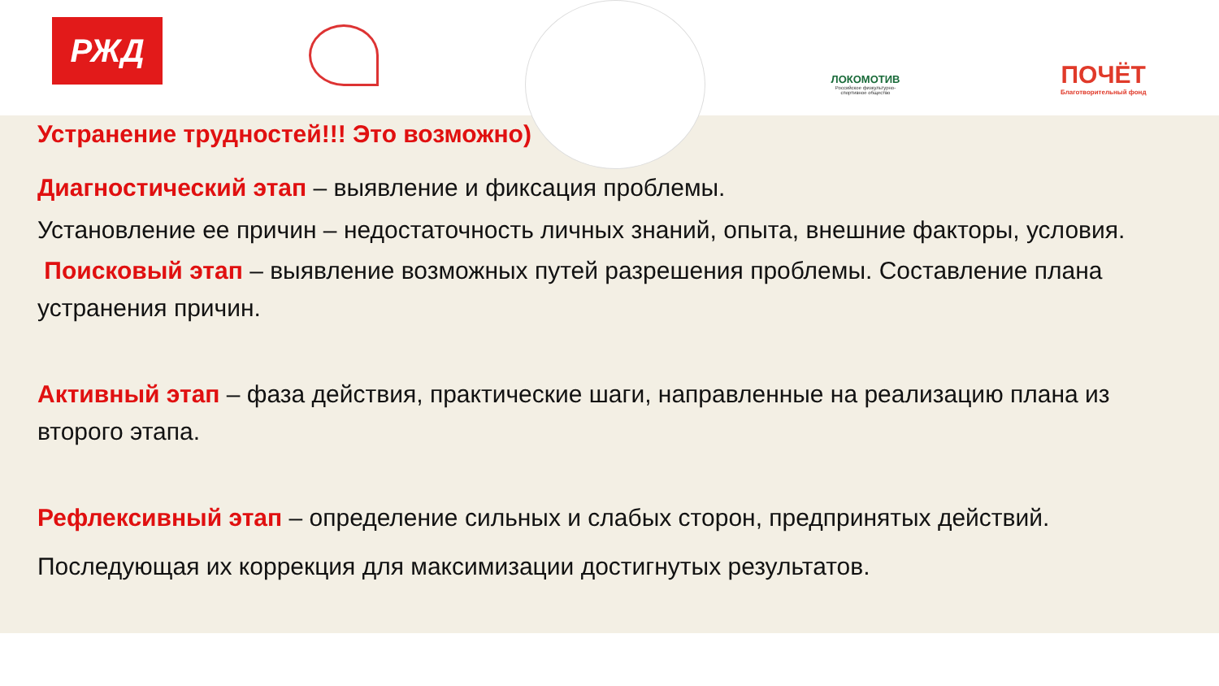РЖД
ЛОКОМОТИВ
Российское физкультурно-спортивное общество
ПОЧЁТ
Благотворительный фонд
Устранение трудностей!!! Это возможно)
Диагностический этап – выявление и фиксация проблемы.
Установление ее причин – недостаточность личных знаний, опыта, внешние факторы, условия.
Поисковый этап – выявление возможных путей разрешения проблемы. Составление плана устранения причин.
Активный этап – фаза действия, практические шаги, направленные на реализацию плана из второго этапа.
Рефлексивный этап – определение сильных и слабых сторон, предпринятых действий.
Последующая их коррекция для максимизации достигнутых результатов.